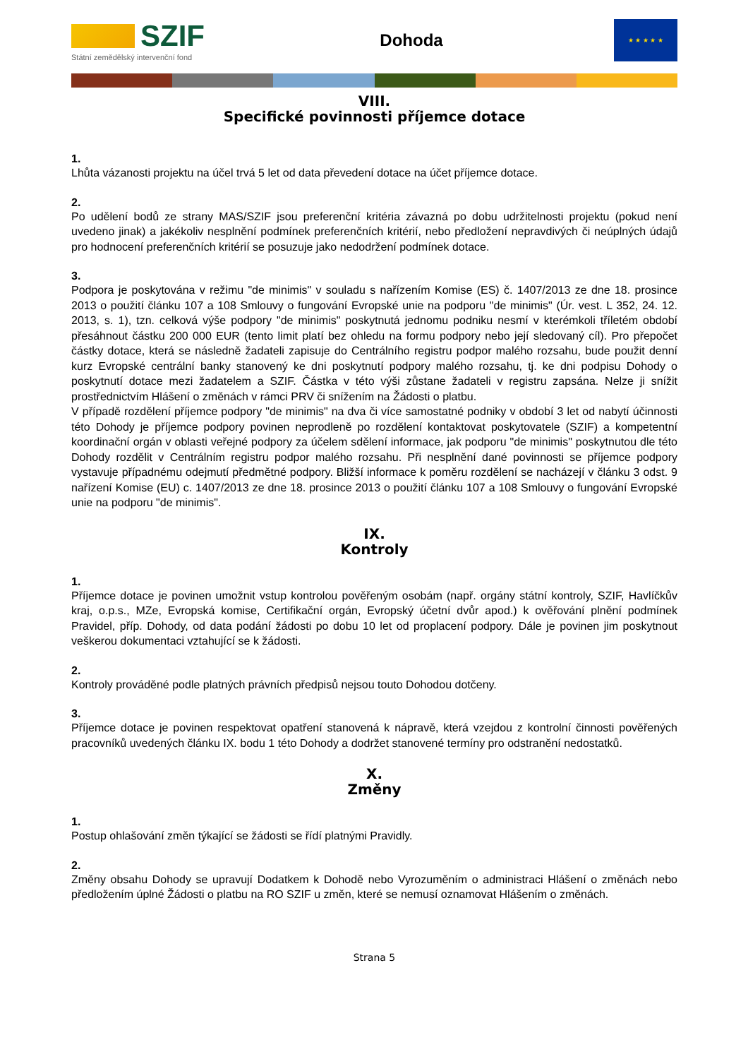SZIF
Státní zemědělský intervenční fond
Dohoda
★ ★ ★ ★ ★
VIII.
Specifické povinnosti příjemce dotace
1.
Lhůta vázanosti projektu na účel trvá 5 let od data převedení dotace na účet příjemce dotace.
2.
Po udělení bodů ze strany MAS/SZIF jsou preferenční kritéria závazná po dobu udržitelnosti projektu (pokud není uvedeno jinak) a jakékoliv nesplnění podmínek preferenčních kritérií, nebo předložení nepravdivých či neúplných údajů pro hodnocení preferenčních kritérií se posuzuje jako nedodržení podmínek dotace.
3.
Podpora je poskytována v režimu "de minimis" v souladu s nařízením Komise (ES) č. 1407/2013 ze dne 18. prosince 2013 o použití článku 107 a 108 Smlouvy o fungování Evropské unie na podporu "de minimis" (Úr. vest. L 352, 24. 12. 2013, s. 1), tzn. celková výše podpory "de minimis" poskytnutá jednomu podniku nesmí v kterémkoli tříletém období přesáhnout částku 200 000 EUR (tento limit platí bez ohledu na formu podpory nebo její sledovaný cíl). Pro přepočet částky dotace, která se následně žadateli zapisuje do Centrálního registru podpor malého rozsahu, bude použit denní kurz Evropské centrální banky stanovený ke dni poskytnutí podpory malého rozsahu, tj. ke dni podpisu Dohody o poskytnutí dotace mezi žadatelem a SZIF. Částka v této výši zůstane žadateli v registru zapsána. Nelze ji snížit prostřednictvím Hlášení o změnách v rámci PRV či snížením na Žádosti o platbu.
V případě rozdělení příjemce podpory "de minimis" na dva či více samostatné podniky v období 3 let od nabytí účinnosti této Dohody je příjemce podpory povinen neprodleně po rozdělení kontaktovat poskytovatele (SZIF) a kompetentní koordinační orgán v oblasti veřejné podpory za účelem sdělení informace, jak podporu "de minimis" poskytnutou dle této Dohody rozdělit v Centrálním registru podpor malého rozsahu. Při nesplnění dané povinnosti se příjemce podpory vystavuje případnému odejmutí předmětné podpory. Bližší informace k poměru rozdělení se nacházejí v článku 3 odst. 9 nařízení Komise (EU) c. 1407/2013 ze dne 18. prosince 2013 o použití článku 107 a 108 Smlouvy o fungování Evropské unie na podporu "de minimis".
IX.
Kontroly
1.
Příjemce dotace je povinen umožnit vstup kontrolou pověřeným osobám (např. orgány státní kontroly, SZIF, Havlíčkův kraj, o.p.s., MZe, Evropská komise, Certifikační orgán, Evropský účetní dvůr apod.) k ověřování plnění podmínek Pravidel, příp. Dohody, od data podání žádosti po dobu 10 let od proplacení podpory. Dále je povinen jim poskytnout veškerou dokumentaci vztahující se k žádosti.
2.
Kontroly prováděné podle platných právních předpisů nejsou touto Dohodou dotčeny.
3.
Příjemce dotace je povinen respektovat opatření stanovená k nápravě, která vzejdou z kontrolní činnosti pověřených pracovníků uvedených článku IX. bodu 1 této Dohody a dodržet stanovené termíny pro odstranění nedostatků.
X.
Změny
1.
Postup ohlašování změn týkající se žádosti se řídí platnými Pravidly.
2.
Změny obsahu Dohody se upravují Dodatkem k Dohodě nebo Vyrozuměním o administraci Hlášení o změnách nebo předložením úplné Žádosti o platbu na RO SZIF u změn, které se nemusí oznamovat Hlášením o změnách.
Strana 5